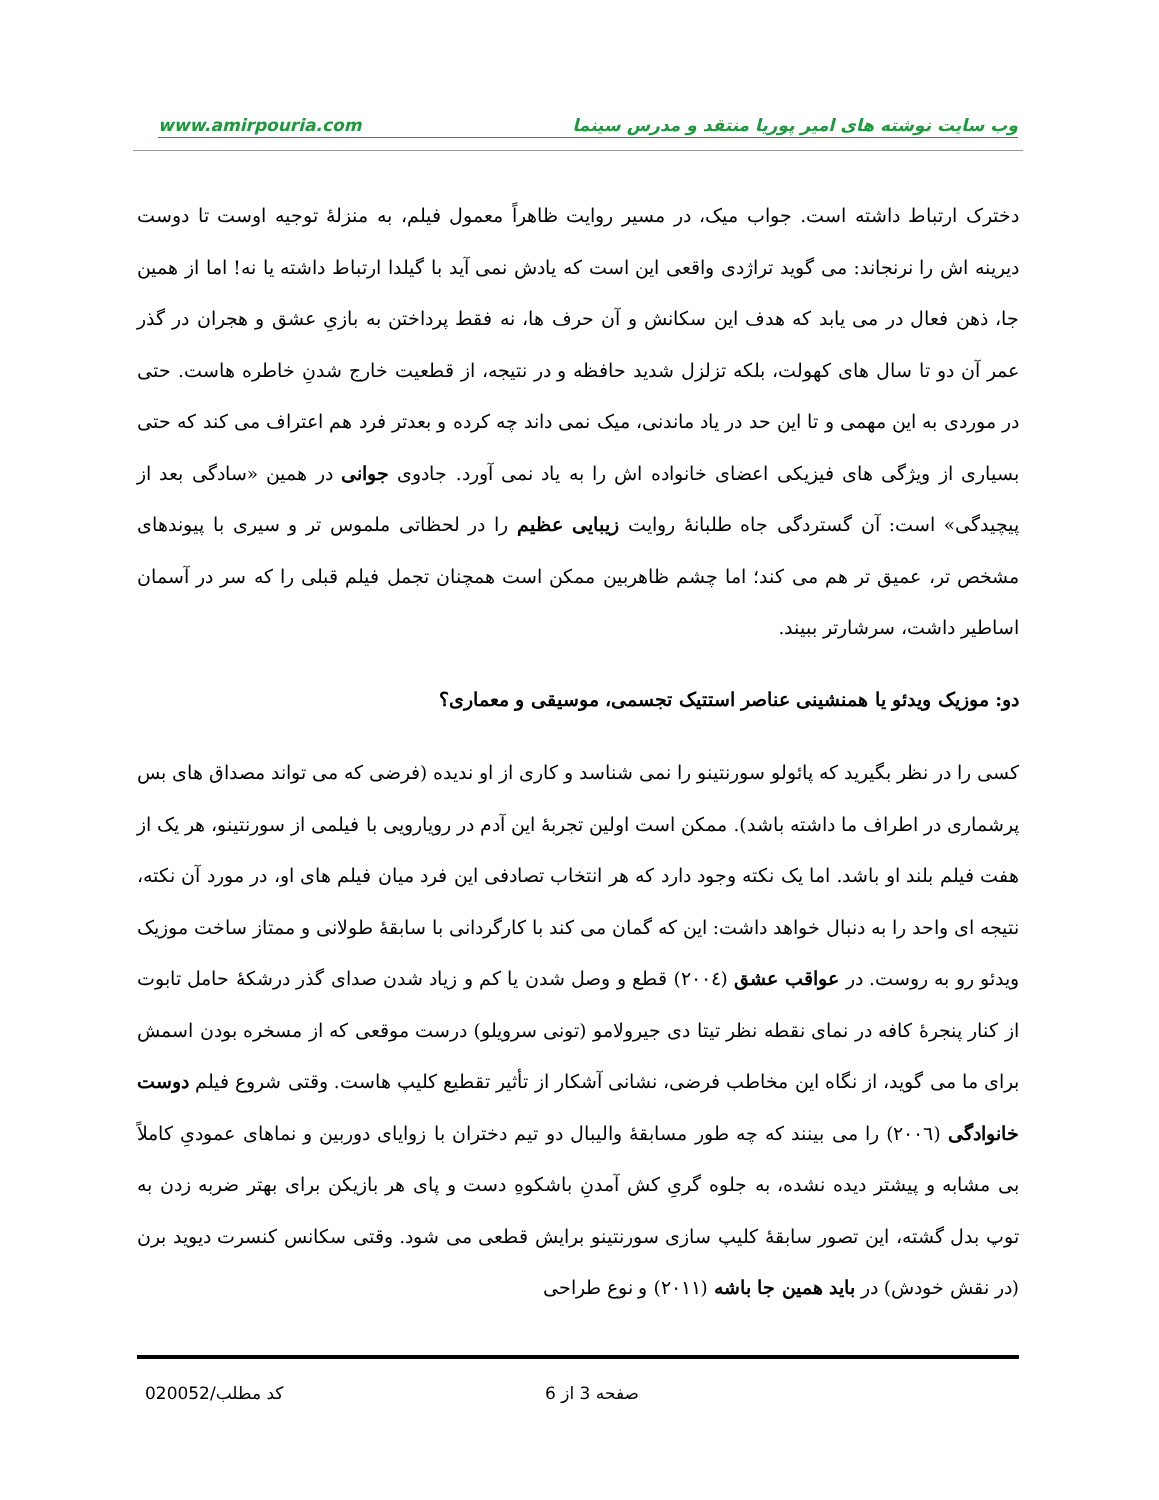www.amirpouria.com وب سایت نوشته های امیر پوریا منتقد و مدرس سینما
دخترک ارتباط داشته است. جواب میک، در مسیر روایت ظاهراً معمول فیلم، به منزلهٔ توجیه اوست تا دوست دیرینه اش را نرنجاند: می گوید تراژدی واقعی این است که یادش نمی آید با گیلدا ارتباط داشته یا نه! اما از همین جا، ذهن فعال در می یابد که هدف این سکانش و آن حرف ها، نه فقط پرداختن به بازیِ عشق و هجران در گذر عمر آن دو تا سال های کهولت، بلکه تزلزل شدید حافظه و در نتیجه، از قطعیت خارج شدنِ خاطره هاست. حتی در موردی به این مهمی و تا این حد در یاد ماندنی، میک نمی داند چه کرده و بعدتر فرد هم اعتراف می کند که حتی بسیاری از ویژگی های فیزیکی اعضای خانواده اش را به یاد نمی آورد. جادوی جوانی در همین «سادگی بعد از پیچیدگی» است: آن گستردگی جاه طلبانهٔ روایت زیبایی عظیم را در لحظاتی ملموس تر و سیری با پیوندهای مشخص تر، عمیق تر هم می کند؛ اما چشم ظاهربین ممکن است همچنان تجمل فیلم قبلی را که سر در آسمان اساطیر داشت، سرشارتر ببیند.
دو: موزیک ویدئو یا همنشینی عناصر استتیک تجسمی، موسیقی و معماری؟
کسی را در نظر بگیرید که پائولو سورنتینو را نمی شناسد و کاری از او ندیده (فرضی که می تواند مصداق های بس پرشماری در اطراف ما داشته باشد). ممکن است اولین تجربهٔ این آدم در رویارویی با فیلمی از سورنتینو، هر یک از هفت فیلم بلند او باشد. اما یک نکته وجود دارد که هر انتخاب تصادفی این فرد میان فیلم های او، در مورد آن نکته، نتیجه ای واحد را به دنبال خواهد داشت: این که گمان می کند با کارگردانی با سابقهٔ طولانی و ممتاز ساخت موزیک ویدئو رو به روست. در عواقب عشق (۲۰۰٤) قطع و وصل شدن یا کم و زیاد شدن صدای گذر درشکهٔ حامل تابوت از کنار پنجرهٔ کافه در نمای نقطه نظر تیتا دی جیرولامو (تونی سرویلو) درست موقعی که از مسخره بودن اسمش برای ما می گوید، از نگاه این مخاطب فرضی، نشانی آشکار از تأثیر تقطیع کلیپ هاست. وقتی شروع فیلم دوست خانوادگی (۲۰۰٦) را می بینند که چه طور مسابقهٔ والیبال دو تیم دختران با زوایای دوربین و نماهای عمودیِ کاملاً بی مشابه و پیشتر دیده نشده، به جلوه گریِ کش آمدنِ باشکوهِ دست و پای هر بازیکن برای بهتر ضربه زدن به توپ بدل گشته، این تصور سابقهٔ کلیپ سازی سورنتینو برایش قطعی می شود. وقتی سکانس کنسرت دیوید برن (در نقش خودش) در باید همین جا باشه (۲۰۱۱) و نوع طراحی
صفحه 3 از 6
کد مطلب/020052